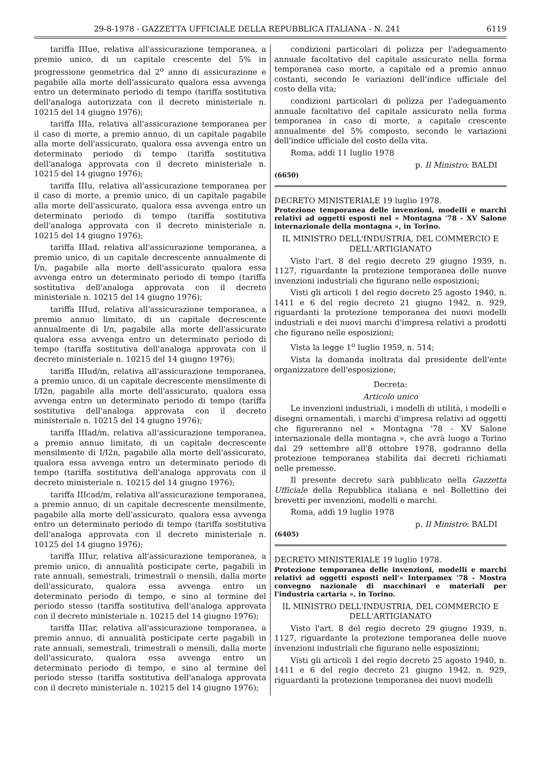29-8-1978 - GAZZETTA UFFICIALE DELLA REPUBBLICA ITALIANA - N. 241 6119
tariffa IIIue, relativa all'assicurazione temporanea, a premio unico, di un capitale crescente del 5% in progressione geometrica dal 2<sup>o</sup> anno di assicurazione e pagabile alla morte dell'assicurato qualora essa avvenga entro un determinato periodo di tempo (tariffa sostitutiva dell'analoga autorizzata con il decreto ministeriale n. 10215 del 14 giugno 1976);
tariffa IIIa, relativa all'assicurazione temporanea per il caso di morte, a premio annuo, di un capitale pagabile alla morte dell'assicurato, qualora essa avvenga entro un determinato periodo di tempo (tariffa sostitutiva dell'analoga approvata con il decreto ministeriale n. 10215 del 14 giugno 1976);
tariffa IIIu, relativa all'assicurazione temporanea per il caso di morte, a premio unico, di un capitale pagabile alla morte dell'assicurato, qualora essa avvenga entro un determinato periodo di tempo (tariffa sostitutiva dell'analoga approvata con il decreto ministeriale n. 10215 del 14 giugno 1976);
tariffa IIIad, relativa all'assicurazione temporanea, a premio unico, di un capitale decrescente annualmente di I/n, pagabile alla morte dell'assicurato qualora essa avvenga entro un determinato periodo di tempo (tariffa sostitutiva dell'analoga approvata con il decreto ministeriale n. 10215 del 14 giugno 1976);
tariffa IIIud, relativa all'assicurazione temporanea, a premio annuo limitato, di un capitale decrescente annualmente di I/n, pagabile alla morte dell'assicurato qualora essa avvenga entro un determinato periodo di tempo (tariffa sostitutiva dell'analoga approvata con il decreto ministeriale n. 10215 del 14 giugno 1976);
tariffa IIIud/m, relativa all'assicurazione temporanea, a premio unico, di un capitale decrescente mensilmente di I/I2n, pagabile alla morte dell'assicurato, qualora essa avvenga entro un determinato periodo di tempo (tariffa sostitutiva dell'analoga approvata con il decreto ministeriale n. 10215 del 14 giugno 1976);
tariffa IIIad/m, relativa all'assicurazione temporanea, a premio annuo limitato, di un capitale decrescente mensilmente di I/I2n, pagabile alla morte dell'assicurato, qualora essa avvenga entro un determinato periodo di tempo (tariffa sostitutiva dell'analoga approvata con il decreto ministeriale n. 10215 del 14 giugno 1976);
tariffa IIIcad/m, relativa all'assicurazione temporanea, a premio annuo, di un capitale decrescente mensilmente, pagabile alla morte dell'assicurato, qualora essa avvenga entro un determinato periodo di tempo (tariffa sostitutiva dell'analoga approvata con il decreto ministeriale n. 10125 del 14 giugno 1976);
tariffa IIIur, relativa all'assicurazione temporanea, a premio unico, di annualità posticipate certe, pagabili in rate annuali, semestrali, trimestrali o mensili, dalla morte dell'assicurato, qualora essa avvenga entro un determinato periodo di tempo, e sino al termine del periodo stesso (tariffa sostitutiva dell'analoga approvata con il decreto ministeriale n. 10215 del 14 giugno 1976);
tariffa IIIar, relativa all'assicurazione temporanea, a premio annuo, di annualità posticipate certe pagabili in rate annuali, semestrali, trimestrali o mensili, dalla morte dell'assicurato, qualora essa avvenga entro un determinato periodo di tempo, e sino al termine del periodo stesso (tariffa sostitutiva dell'analoga approvata con il decreto ministeriale n. 10215 del 14 giugno 1976);
condizioni particolari di polizza per l'adeguamento annuale facoltativo del capitale assicurato nella forma temporanea caso morte, a capitale ed a premio annuo costanti, secondo le variazioni dell'indice ufficiale del costo della vita;
condizioni particolari di polizza per l'adeguamento annuale facoltativo del capitale assicurato nella forma temporanea in caso di morte, a capitale crescente annualmente del 5% composto, secondo le variazioni dell'indice ufficiale del costo della vita.
Roma, addì 11 luglio 1978
p. Il Ministro: BALDI
(6650)
DECRETO MINISTERIALE 19 luglio 1978.
Protezione temporanea delle invenzioni, modelli e marchi relativi ad oggetti esposti nel « Montagna '78 - XV Salone internazionale della montagna », in Torino.
IL MINISTRO DELL'INDUSTRIA, DEL COMMERCIO E DELL'ARTIGIANATO
Visto l'art. 8 del regio decreto 29 giugno 1939, n. 1127, riguardante la protezione temporanea delle nuove invenzioni industriali che figurano nelle esposizioni;
Visti gli articoli 1 del regio decreto 25 agosto 1940, n. 1411 e 6 del regio decreto 21 giugno 1942, n. 929, riguardanti la protezione temporanea dei nuovi modelli industriali e dei nuovi marchi d'impresa relativi a prodotti che figurano nelle esposizioni;
Vista la legge 1<sup>o</sup> luglio 1959, n. 514;
Vista la domanda inoltrata dal presidente dell'ente organizzatore dell'esposizione;
Decreta:
Articolo unico
Le invenzioni industriali, i modelli di utilità, i modelli e disegni ornamentali, i marchi d'impresa relativi ad oggetti che figureranno nel « Montagna '78 - XV Salone internazionale della montagna », che avrà luogo a Torino dal 29 settembre all'8 ottobre 1978, godranno della protezione temporanea stabilita dai decreti richiamati nelle premesse.
Il presente decreto sarà pubblicato nella Gazzetta Ufficiale della Repubblica italiana e nel Bollettino dei brevetti per invenzioni, modelli e marchi.
Roma, addì 19 luglio 1978
p. Il Ministro: BALDI
(6405)
DECRETO MINISTERIALE 19 luglio 1978.
Protezione temporanea delle invenzioni, modelli e marchi relativi ad oggetti esposti nell'« Interpamex '78 - Mostra convegno nazionale di macchinari e materiali per l'industria cartaria », in Torino.
IL MINISTRO DELL'INDUSTRIA, DEL COMMERCIO E DELL'ARTIGIANATO
Visto l'art. 8 del regio decreto 29 giugno 1939, n. 1127, riguardante la protezione temporanea delle nuove invenzioni industriali che figurano nelle esposizioni;
Visti gli articoli 1 del regio decreto 25 agosto 1940, n. 1411 e 6 del regio decreto 21 giugno 1942, n. 929, riguardanti la protezione temporanea dei nuovi modelli